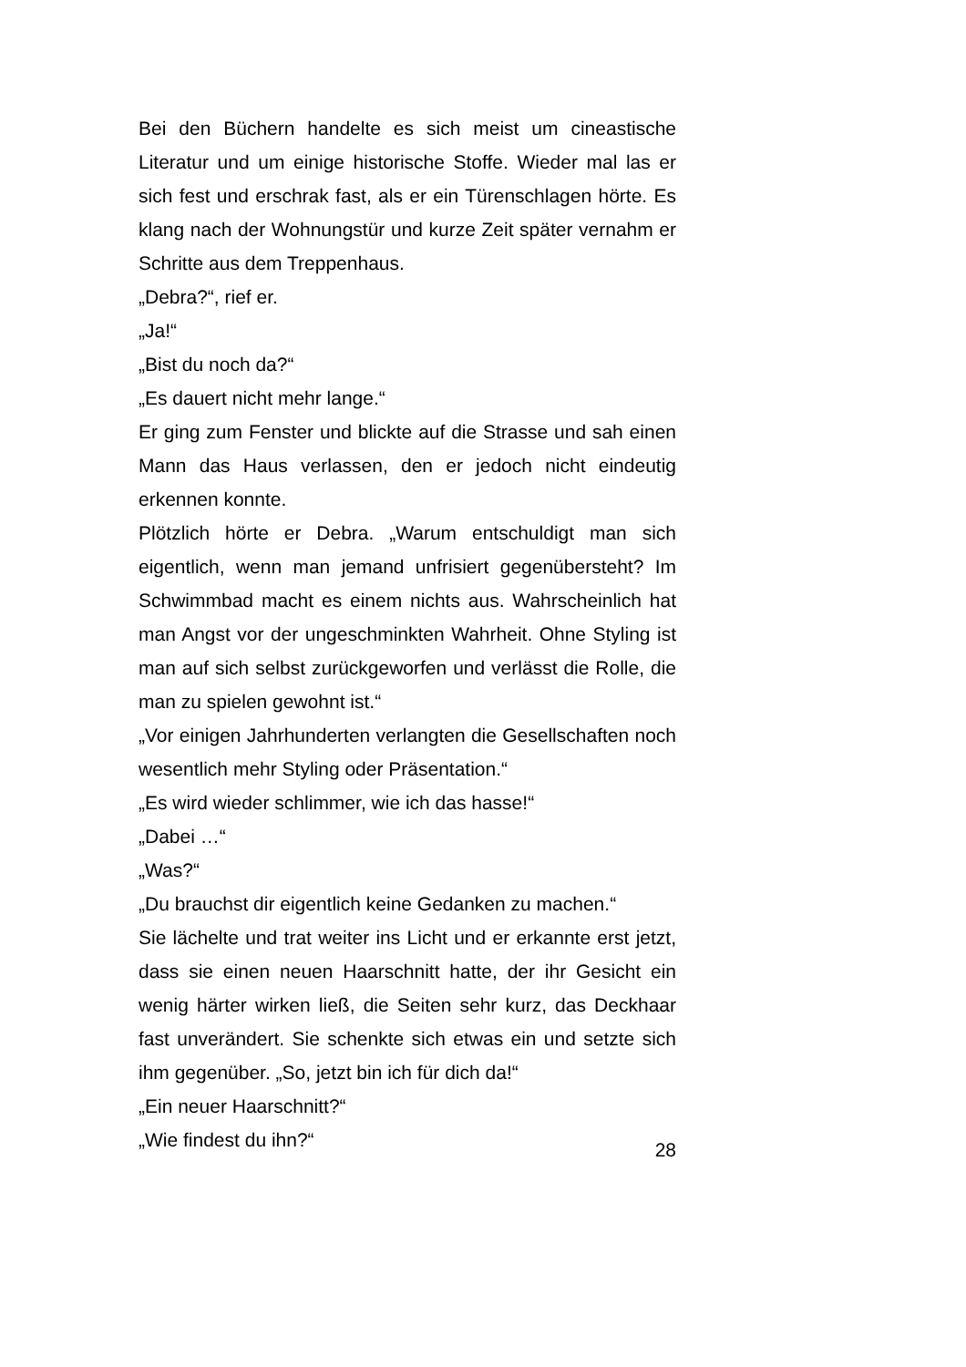Bei den Büchern handelte es sich meist um cineastische Literatur und um einige historische Stoffe. Wieder mal las er sich fest und erschrak fast, als er ein Türenschlagen hörte. Es klang nach der Wohnungstür und kurze Zeit später vernahm er Schritte aus dem Treppenhaus.
„Debra?“, rief er.
„Ja!“
„Bist du noch da?“
„Es dauert nicht mehr lange.“
Er ging zum Fenster und blickte auf die Strasse und sah einen Mann das Haus verlassen, den er jedoch nicht eindeutig erkennen konnte.
Plötzlich hörte er Debra. „Warum entschuldigt man sich eigentlich, wenn man jemand unfrisiert gegenübersteht? Im Schwimmbad macht es einem nichts aus. Wahrscheinlich hat man Angst vor der ungeschminkten Wahrheit. Ohne Styling ist man auf sich selbst zurückgeworfen und verlässt die Rolle, die man zu spielen gewohnt ist.“
„Vor einigen Jahrhunderten verlangten die Gesellschaften noch wesentlich mehr Styling oder Präsentation.“
„Es wird wieder schlimmer, wie ich das hasse!“
„Dabei …“
„Was?“
„Du brauchst dir eigentlich keine Gedanken zu machen.“
Sie lächelte und trat weiter ins Licht und er erkannte erst jetzt, dass sie einen neuen Haarschnitt hatte, der ihr Gesicht ein wenig härter wirken ließ, die Seiten sehr kurz, das Deckhaar fast unverändert. Sie schenkte sich etwas ein und setzte sich ihm gegenüber. „So, jetzt bin ich für dich da!“
„Ein neuer Haarschnitt?“
„Wie findest du ihn?“
28